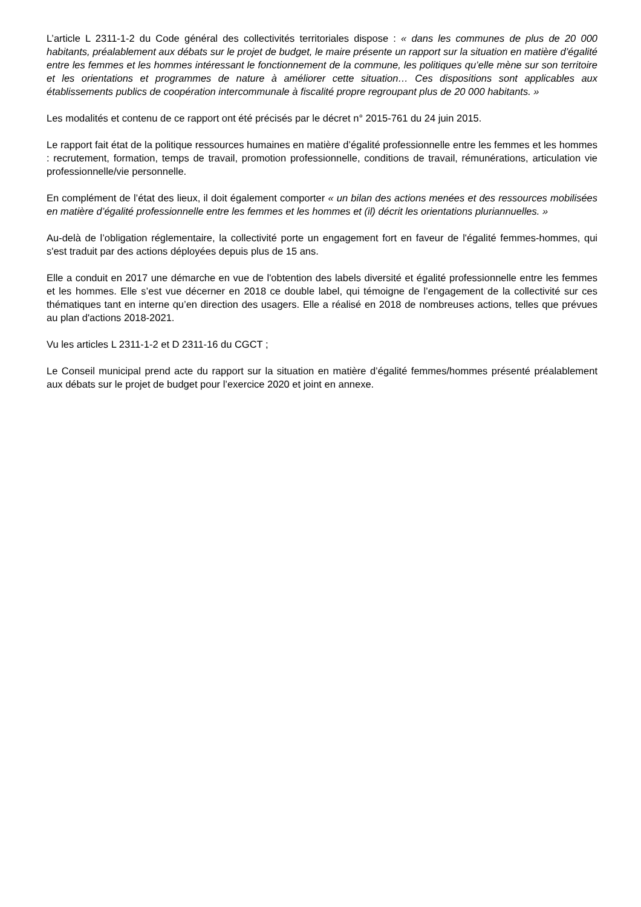L’article L 2311-1-2 du Code général des collectivités territoriales dispose : « dans les communes de plus de 20 000 habitants, préalablement aux débats sur le projet de budget, le maire présente un rapport sur la situation en matière d’égalité entre les femmes et les hommes intéressant le fonctionnement de la commune, les politiques qu’elle mène sur son territoire et les orientations et programmes de nature à améliorer cette situation… Ces dispositions sont applicables aux établissements publics de coopération intercommunale à fiscalité propre regroupant plus de 20 000 habitants. »
Les modalités et contenu de ce rapport ont été précisés par le décret n° 2015-761 du 24 juin 2015.
Le rapport fait état de la politique ressources humaines en matière d’égalité professionnelle entre les femmes et les hommes : recrutement, formation, temps de travail, promotion professionnelle, conditions de travail, rémunérations, articulation vie professionnelle/vie personnelle.
En complément de l’état des lieux, il doit également comporter « un bilan des actions menées et des ressources mobilisées en matière d’égalité professionnelle entre les femmes et les hommes et (il) décrit les orientations pluriannuelles. »
Au-delà de l’obligation réglementaire, la collectivité porte un engagement fort en faveur de l'égalité femmes-hommes, qui s'est traduit par des actions déployées depuis plus de 15 ans.
Elle a conduit en 2017 une démarche en vue de l'obtention des labels diversité et égalité professionnelle entre les femmes et les hommes. Elle s’est vue décerner en 2018 ce double label, qui témoigne de l’engagement de la collectivité sur ces thématiques tant en interne qu’en direction des usagers. Elle a réalisé en 2018 de nombreuses actions, telles que prévues au plan d'actions 2018-2021.
Vu les articles L 2311-1-2 et D 2311-16 du CGCT ;
Le Conseil municipal prend acte du rapport sur la situation en matière d’égalité femmes/hommes présenté préalablement aux débats sur le projet de budget pour l’exercice 2020 et joint en annexe.